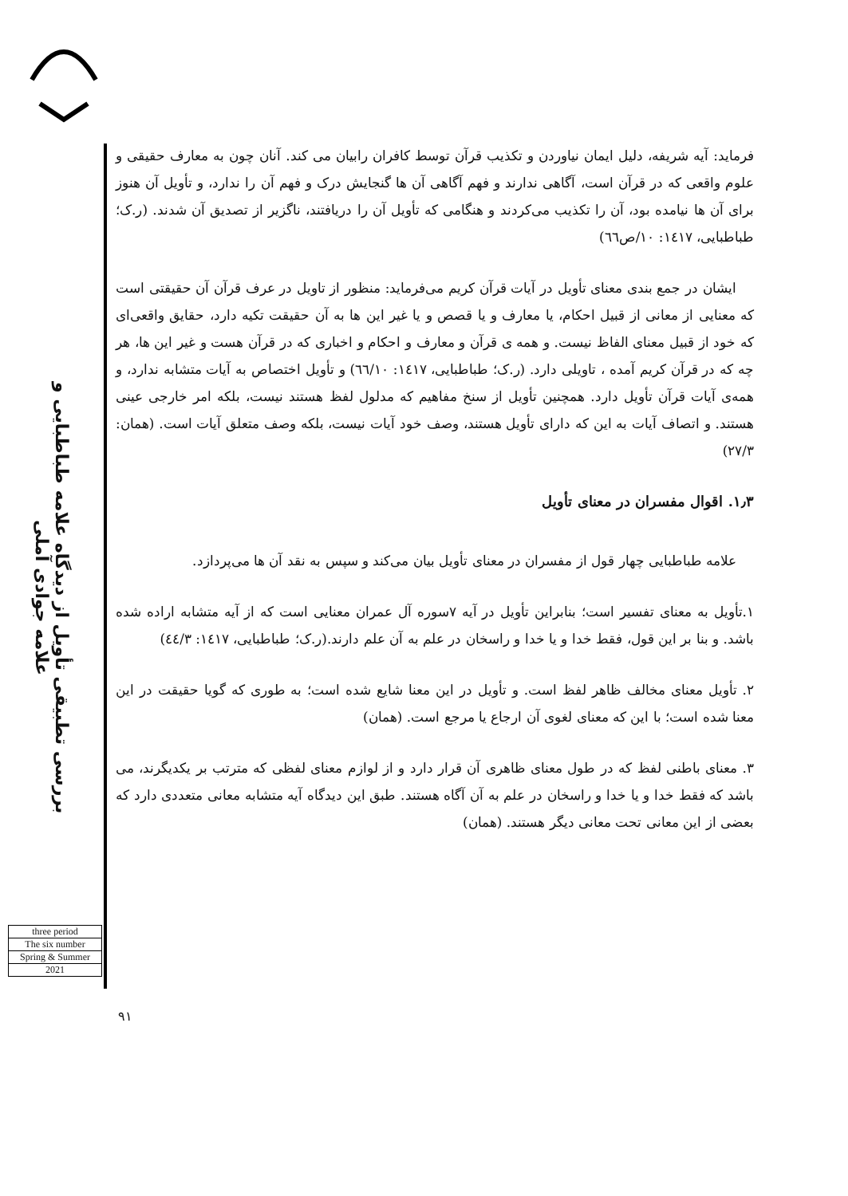بررسی تطبیقی تأویل از دیدگاه علامه طباطبایی و علامه جوادی آملی
three period
The six number
Spring & Summer
2021
فرماید: آیه شریفه، دلیل ایمان نیاوردن و تکذیب قرآن توسط کافران رابیان می کند. آنان چون به معارف حقیقی و علوم واقعی که در قرآن است، آگاهی ندارند و فهم آگاهی آن ها گنجایش درک و فهم آن را ندارد، و تأویل آن هنوز برای آن ها نیامده بود، آن را تکذیب می‌کردند و هنگامی که تأویل آن را دریافتند، ناگزیر از تصدیق آن شدند. (ر.ک؛ طباطبایی، ۱٤۱۷: ۱۰/ص٦٦)
ایشان در جمع بندی معنای تأویل در آیات قرآن کریم می‌فرماید: منظور از تاویل در عرف قرآن آن حقیقتی است که معنایی از معانی از قبیل احکام، یا معارف و یا قصص و یا غیر این ها به آن حقیقت تکیه دارد، حقایق واقعی‌ای که خود از قبیل معنای الفاظ نیست. و همه ی قرآن و معارف و احکام و اخباری که در قرآن هست و غیر این ها، هر چه که در قرآن کریم آمده ، تاویلی دارد. (ر.ک؛ طباطبایی، ۱٤۱۷: ٦٦/۱۰) و تأویل اختصاص به آیات متشابه ندارد، و همه‌ی آیات قرآن تأویل دارد. همچنین تأویل از سنخ مفاهیم که مدلول لفظ هستند نیست، بلکه امر خارجی عینی هستند. و اتصاف آیات به این که دارای تأویل هستند، وصف خود آیات نیست، بلکه وصف متعلق آیات است. (همان: ۲۷/۳)
۱٫۳. اقوال مفسران در معنای تأویل
علامه طباطبایی چهار قول از مفسران در معنای تأویل بیان می‌کند و سپس به نقد آن ها می‌پردازد.
۱.تأویل به معنای تفسیر است؛ بنابراین تأویل در آیه ۷سوره آل عمران معنایی است که از آیه متشابه اراده شده باشد. و بنا بر این قول، فقط خدا و یا خدا و راسخان در علم به آن علم دارند.(ر.ک؛ طباطبایی، ۱٤۱۷: ٤٤/۳)
۲. تأویل معنای مخالف ظاهر لفظ است. و تأویل در این معنا شایع شده است؛ به طوری که گویا حقیقت در این معنا شده است؛ با این که معنای لغوی آن ارجاع یا مرجع است. (همان)
۳. معنای باطنی لفظ که در طول معنای ظاهری آن قرار دارد و از لوازم معنای لفظی که مترتب بر یکدیگرند، می باشد که فقط خدا و یا خدا و راسخان در علم به آن آگاه هستند. طبق این دیدگاه آیه متشابه معانی متعددی دارد که بعضی از این معانی تحت معانی دیگر هستند. (همان)
۹۱